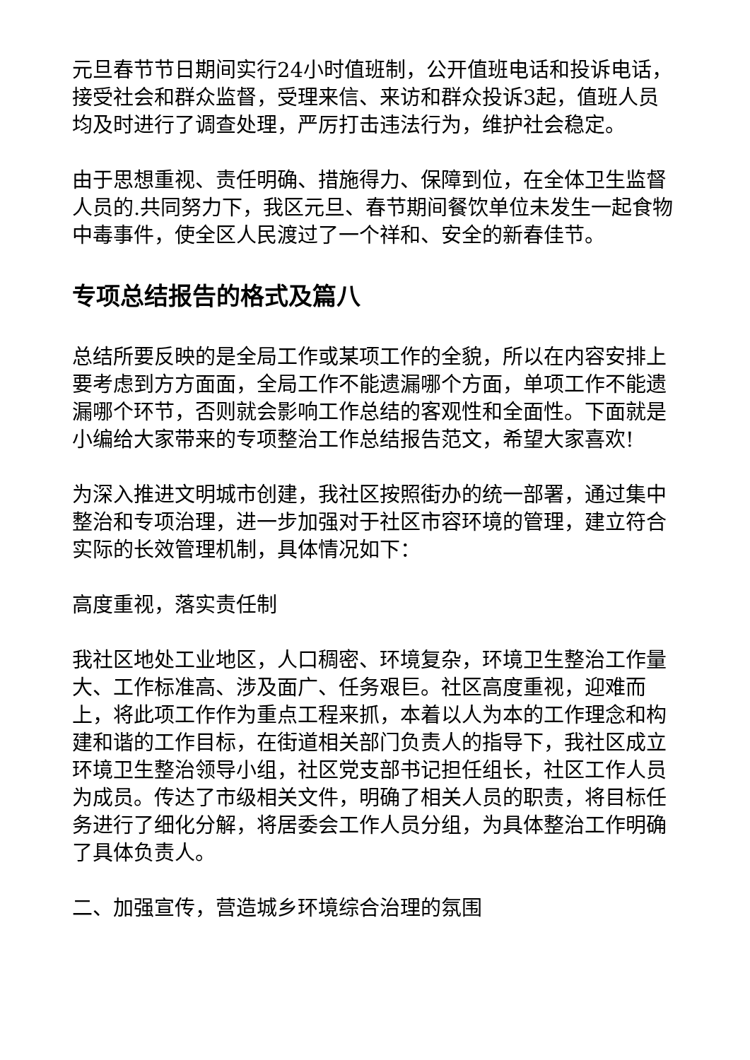元旦春节节日期间实行24小时值班制，公开值班电话和投诉电话，接受社会和群众监督，受理来信、来访和群众投诉3起，值班人员均及时进行了调查处理，严厉打击违法行为，维护社会稳定。
由于思想重视、责任明确、措施得力、保障到位，在全体卫生监督人员的.共同努力下，我区元旦、春节期间餐饮单位未发生一起食物中毒事件，使全区人民渡过了一个祥和、安全的新春佳节。
专项总结报告的格式及篇八
总结所要反映的是全局工作或某项工作的全貌，所以在内容安排上要考虑到方方面面，全局工作不能遗漏哪个方面，单项工作不能遗漏哪个环节，否则就会影响工作总结的客观性和全面性。下面就是小编给大家带来的专项整治工作总结报告范文，希望大家喜欢!
为深入推进文明城市创建，我社区按照街办的统一部署，通过集中整治和专项治理，进一步加强对于社区市容环境的管理，建立符合实际的长效管理机制，具体情况如下：
高度重视，落实责任制
我社区地处工业地区，人口稠密、环境复杂，环境卫生整治工作量大、工作标准高、涉及面广、任务艰巨。社区高度重视，迎难而上，将此项工作作为重点工程来抓，本着以人为本的工作理念和构建和谐的工作目标，在街道相关部门负责人的指导下，我社区成立环境卫生整治领导小组，社区党支部书记担任组长，社区工作人员为成员。传达了市级相关文件，明确了相关人员的职责，将目标任务进行了细化分解，将居委会工作人员分组，为具体整治工作明确了具体负责人。
二、加强宣传，营造城乡环境综合治理的氛围